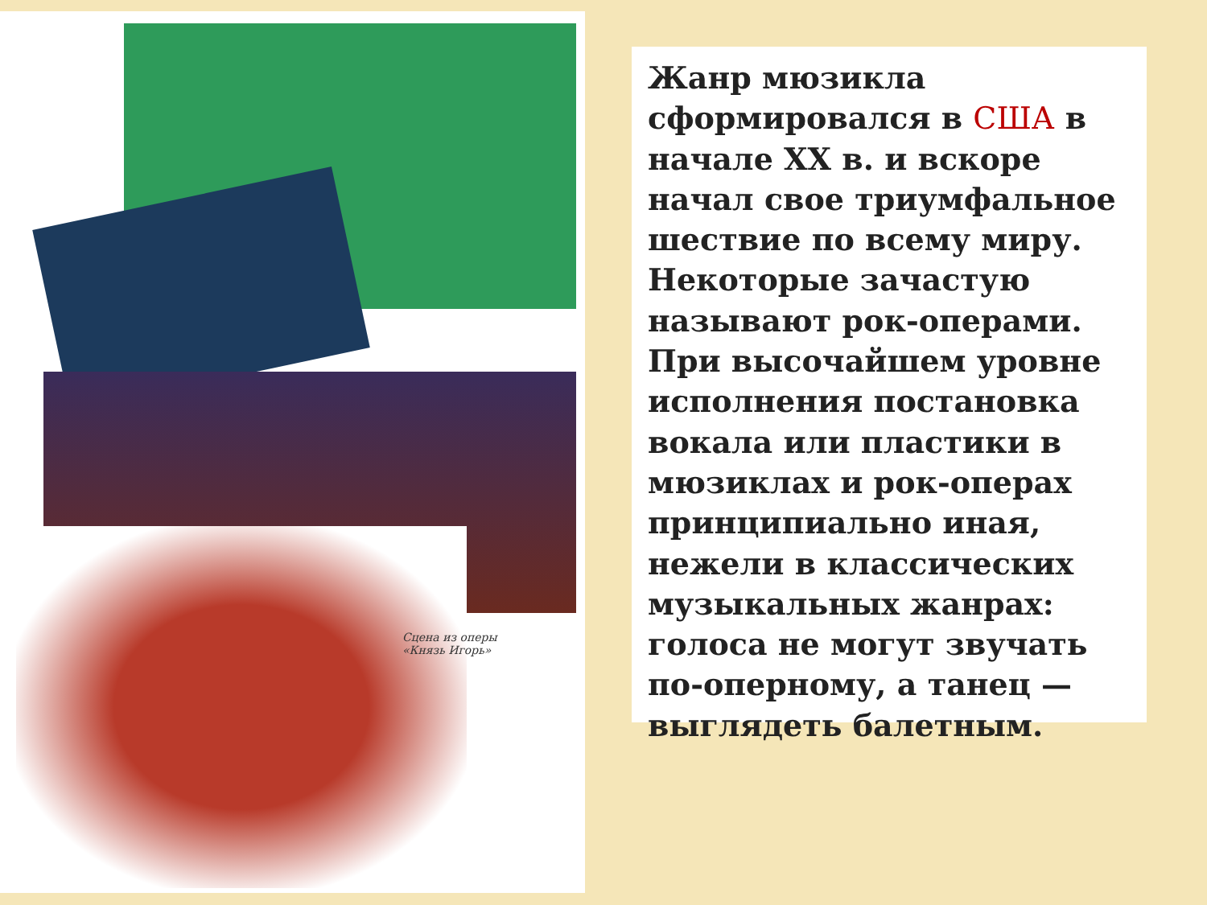Сцена из оперы
«Князь Игорь»
Жанр мюзикла сформировался в США в начале XX в. и вскоре начал свое триумфальное шествие по всему миру. Некоторые зачастую называют рок-операми. При высочайшем уровне исполнения постановка вокала или пластики в мюзиклах и рок-операх принципиально иная, нежели в классических музыкальных жанрах: голоса не могут звучать по-оперному, а танец — выглядеть балетным.